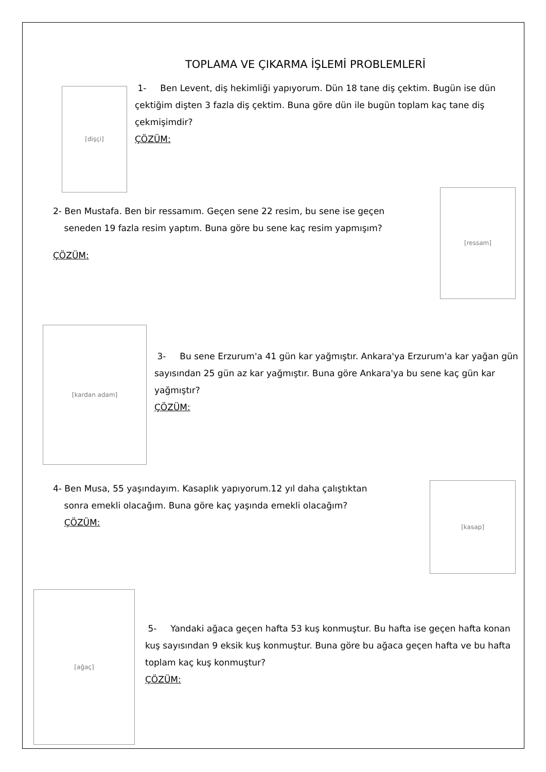TOPLAMA VE ÇIKARMA İŞLEMİ PROBLEMLERİ
[dişçi]
1- Ben Levent, diş hekimliği yapıyorum. Dün 18 tane diş çektim. Bugün ise dün çektiğim dişten 3 fazla diş çektim. Buna göre dün ile bugün toplam kaç tane diş çekmişimdir?
ÇÖZÜM:
2- Ben Mustafa. Ben bir ressamım. Geçen sene 22 resim, bu sene ise geçen
seneden 19 fazla resim yaptım. Buna göre bu sene kaç resim yapmışım?
ÇÖZÜM:
[ressam]
[kardan adam]
3- Bu sene Erzurum'a 41 gün kar yağmıştır. Ankara'ya Erzurum'a kar yağan gün sayısından 25 gün az kar yağmıştır. Buna göre Ankara'ya bu sene kaç gün kar yağmıştır?
ÇÖZÜM:
4- Ben Musa, 55 yaşındayım. Kasaplık yapıyorum.12 yıl daha çalıştıktan
sonra emekli olacağım. Buna göre kaç yaşında emekli olacağım?
ÇÖZÜM:
[kasap]
[ağaç]
5- Yandaki ağaca geçen hafta 53 kuş konmuştur. Bu hafta ise geçen hafta konan kuş sayısından 9 eksik kuş konmuştur. Buna göre bu ağaca geçen hafta ve bu hafta toplam kaç kuş konmuştur?
ÇÖZÜM: